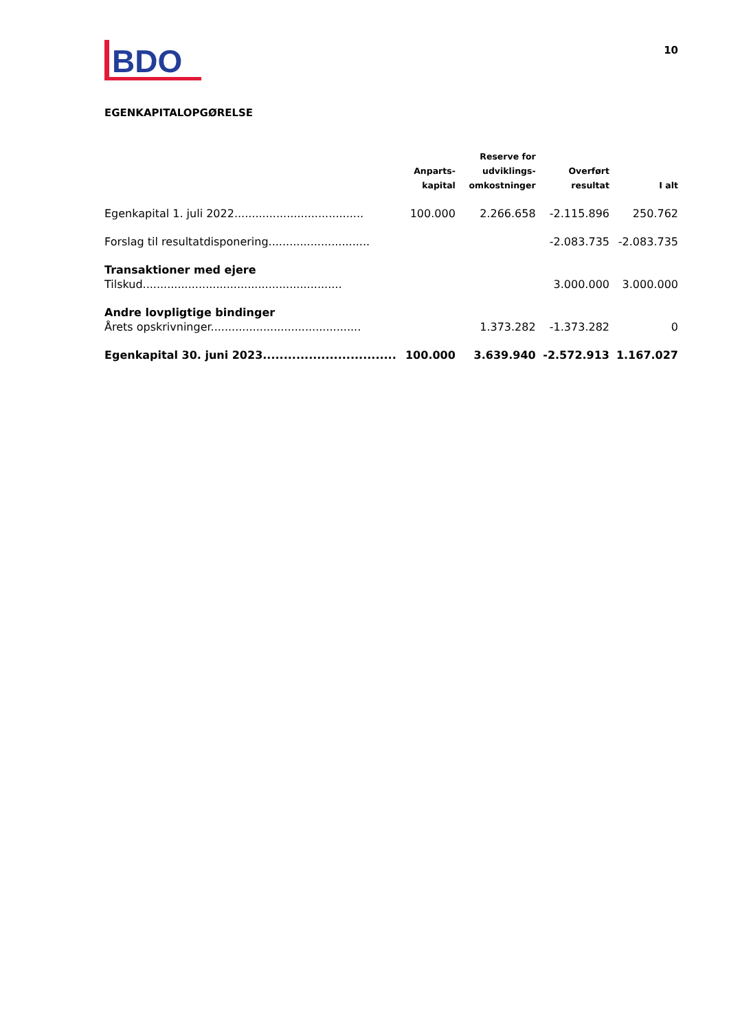BDO
10
EGENKAPITALOPGØRELSE
| | Anparts- kapital | Reserve for udviklings- omkostninger | Overført resultat | I alt |
| --- | --- | --- | --- | --- |
| Egenkapital 1. juli 2022..................................... | 100.000 | 2.266.658 | -2.115.896 | 250.762 |
| Forslag til resultatdisponering............................. | | | -2.083.735 | -2.083.735 |
| Transaktioner med ejere | | | | |
| Tilskud......................................................... | | | 3.000.000 | 3.000.000 |
| Andre lovpligtige bindinger | | | | |
| Årets opskrivninger........................................... | | 1.373.282 | -1.373.282 | 0 |
| Egenkapital 30. juni 2023................................ | 100.000 | 3.639.940 | -2.572.913 | 1.167.027 |